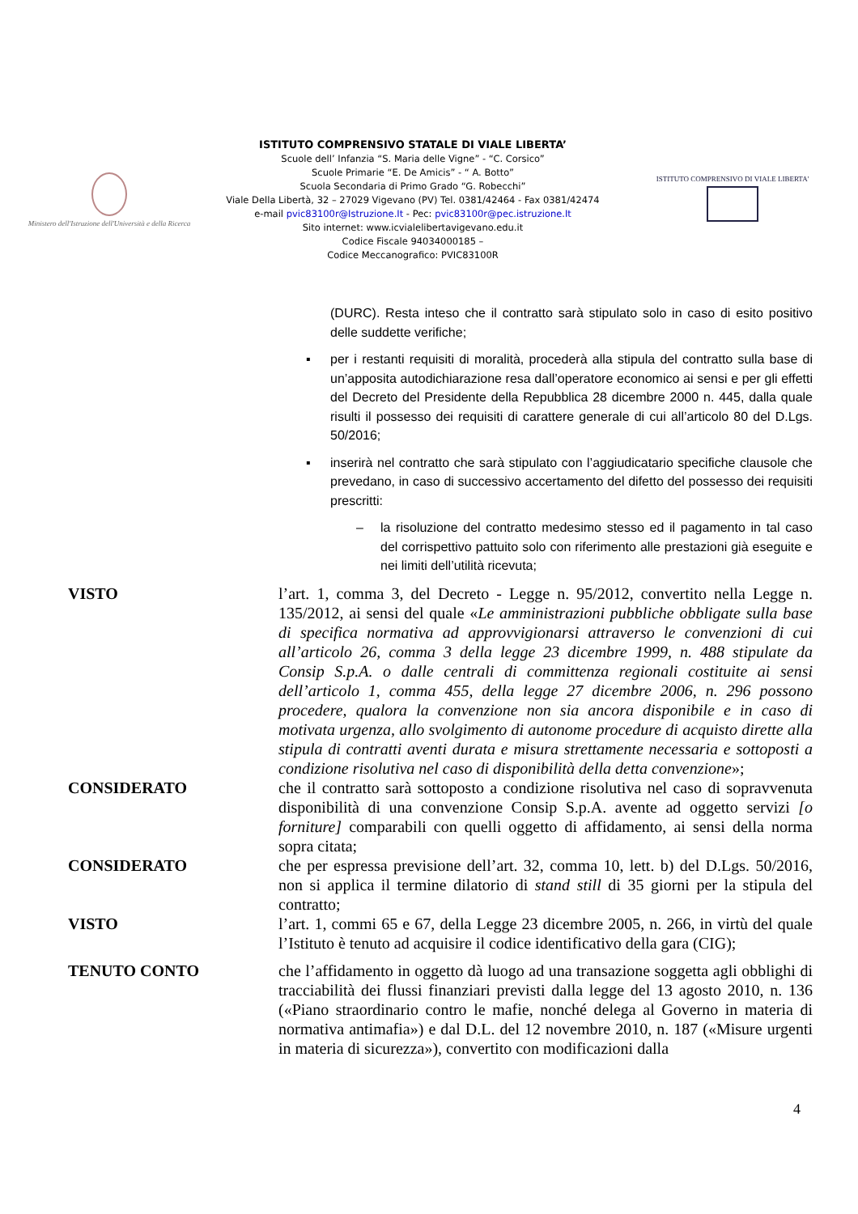Ministero dell'Istruzione dell'Università e della Ricerca
ISTITUTO COMPRENSIVO STATALE DI VIALE LIBERTA’
Scuole dell’ Infanzia “S. Maria delle Vigne” - “C. Corsico”
Scuole Primarie “E. De Amicis” - “ A. Botto”
Scuola Secondaria di Primo Grado “G. Robecchi”
Viale Della Libertà, 32 – 27029 Vigevano (PV) Tel. 0381/42464 - Fax 0381/42474
e-mail pvic83100r@Istruzione.It - Pec: pvic83100r@pec.istruzione.It
Sito internet: www.icvialelibertavigevano.edu.it
Codice Fiscale 94034000185 –
Codice Meccanografico: PVIC83100R
ISTITUTO COMPRENSIVO DI VIALE LIBERTA'
(DURC). Resta inteso che il contratto sarà stipulato solo in caso di esito positivo delle suddette verifiche;
▪ per i restanti requisiti di moralità, procederà alla stipula del contratto sulla base di un’apposita autodichiarazione resa dall’operatore economico ai sensi e per gli effetti del Decreto del Presidente della Repubblica 28 dicembre 2000 n. 445, dalla quale risulti il possesso dei requisiti di carattere generale di cui all’articolo 80 del D.Lgs. 50/2016;
▪ inserirà nel contratto che sarà stipulato con l’aggiudicatario specifiche clausole che prevedano, in caso di successivo accertamento del difetto del possesso dei requisiti prescritti:
– la risoluzione del contratto medesimo stesso ed il pagamento in tal caso del corrispettivo pattuito solo con riferimento alle prestazioni già eseguite e nei limiti dell’utilità ricevuta;
VISTO l’art. 1, comma 3, del Decreto - Legge n. 95/2012, convertito nella Legge n. 135/2012, ai sensi del quale «Le amministrazioni pubbliche obbligate sulla base di specifica normativa ad approvvigionarsi attraverso le convenzioni di cui all’articolo 26, comma 3 della legge 23 dicembre 1999, n. 488 stipulate da Consip S.p.A. o dalle centrali di committenza regionali costituite ai sensi dell’articolo 1, comma 455, della legge 27 dicembre 2006, n. 296 possono procedere, qualora la convenzione non sia ancora disponibile e in caso di motivata urgenza, allo svolgimento di autonome procedure di acquisto dirette alla stipula di contratti aventi durata e misura strettamente necessaria e sottoposti a condizione risolutiva nel caso di disponibilità della detta convenzione»;
CONSIDERATO che il contratto sarà sottoposto a condizione risolutiva nel caso di sopravvenuta disponibilità di una convenzione Consip S.p.A. avente ad oggetto servizi [o forniture] comparabili con quelli oggetto di affidamento, ai sensi della norma sopra citata;
CONSIDERATO che per espressa previsione dell’art. 32, comma 10, lett. b) del D.Lgs. 50/2016, non si applica il termine dilatorio di stand still di 35 giorni per la stipula del contratto;
VISTO l’art. 1, commi 65 e 67, della Legge 23 dicembre 2005, n. 266, in virtù del quale l’Istituto è tenuto ad acquisire il codice identificativo della gara (CIG);
TENUTO CONTO che l’affidamento in oggetto dà luogo ad una transazione soggetta agli obblighi di tracciabilità dei flussi finanziari previsti dalla legge del 13 agosto 2010, n. 136 («Piano straordinario contro le mafie, nonché delega al Governo in materia di normativa antimafia») e dal D.L. del 12 novembre 2010, n. 187 («Misure urgenti in materia di sicurezza»), convertito con modificazioni dalla
4